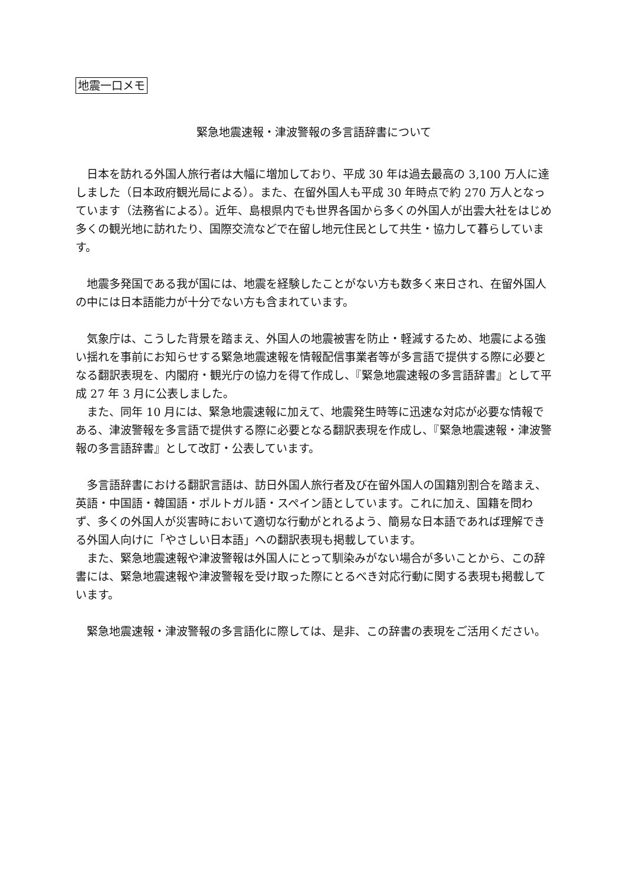地震一口メモ
緊急地震速報・津波警報の多言語辞書について
日本を訪れる外国人旅行者は大幅に増加しており、平成 30 年は過去最高の 3,100 万人に達しました（日本政府観光局による）。また、在留外国人も平成 30 年時点で約 270 万人となっています（法務省による）。近年、島根県内でも世界各国から多くの外国人が出雲大社をはじめ多くの観光地に訪れたり、国際交流などで在留し地元住民として共生・協力して暮らしています。
地震多発国である我が国には、地震を経験したことがない方も数多く来日され、在留外国人の中には日本語能力が十分でない方も含まれています。
気象庁は、こうした背景を踏まえ、外国人の地震被害を防止・軽減するため、地震による強い揺れを事前にお知らせする緊急地震速報を情報配信事業者等が多言語で提供する際に必要となる翻訳表現を、内閣府・観光庁の協力を得て作成し、『緊急地震速報の多言語辞書』として平成 27 年 3 月に公表しました。
また、同年 10 月には、緊急地震速報に加えて、地震発生時等に迅速な対応が必要な情報である、津波警報を多言語で提供する際に必要となる翻訳表現を作成し、『緊急地震速報・津波警報の多言語辞書』として改訂・公表しています。
多言語辞書における翻訳言語は、訪日外国人旅行者及び在留外国人の国籍別割合を踏まえ、英語・中国語・韓国語・ポルトガル語・スペイン語としています。これに加え、国籍を問わず、多くの外国人が災害時において適切な行動がとれるよう、簡易な日本語であれば理解できる外国人向けに「やさしい日本語」への翻訳表現も掲載しています。
また、緊急地震速報や津波警報は外国人にとって馴染みがない場合が多いことから、この辞書には、緊急地震速報や津波警報を受け取った際にとるべき対応行動に関する表現も掲載しています。
緊急地震速報・津波警報の多言語化に際しては、是非、この辞書の表現をご活用ください。